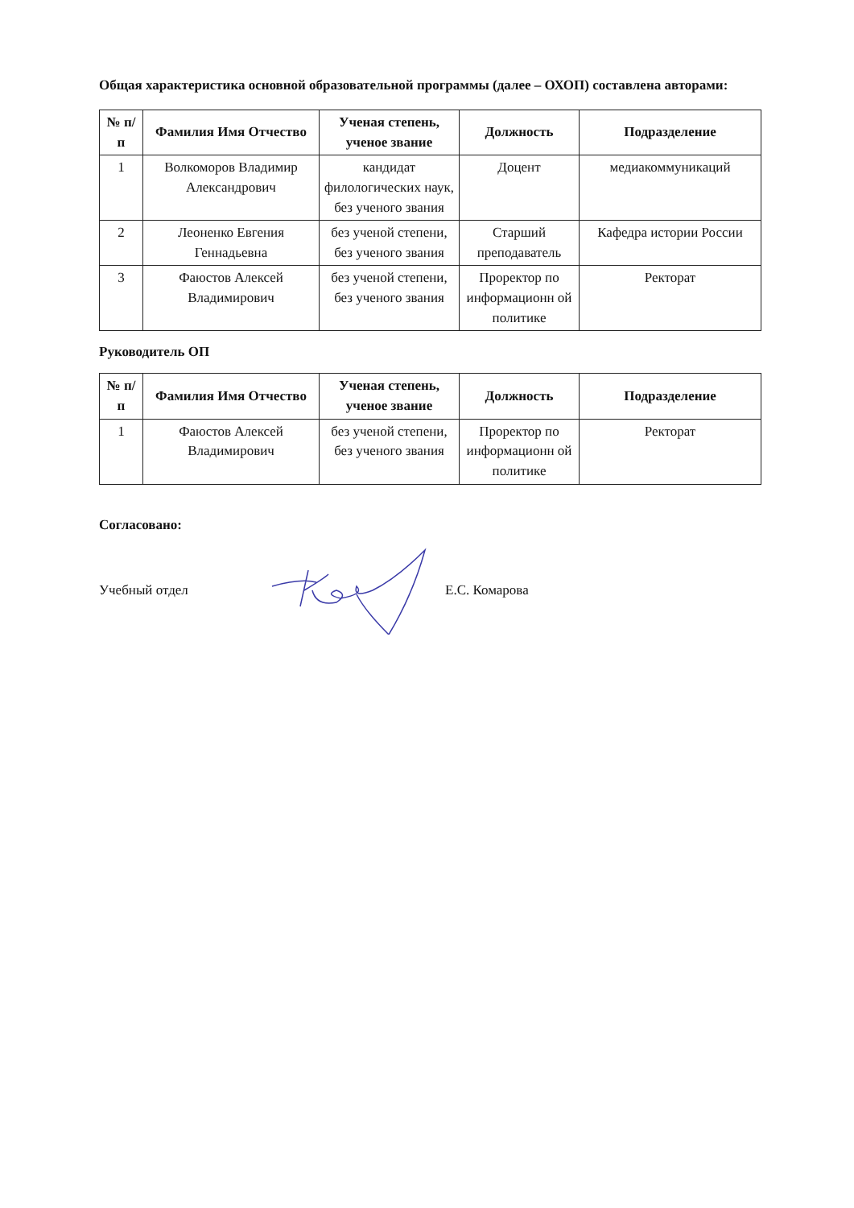Общая характеристика основной образовательной программы (далее – ОХОП) составлена авторами:
| № п/п | Фамилия Имя Отчество | Ученая степень, ученое звание | Должность | Подразделение |
| --- | --- | --- | --- | --- |
| 1 | Волкоморов Владимир Александрович | кандидат филологических наук, без ученого звания | Доцент | медиакоммуникаций |
| 2 | Леоненко Евгения Геннадьевна | без ученой степени, без ученого звания | Старший преподаватель | Кафедра истории России |
| 3 | Фаюстов Алексей Владимирович | без ученой степени, без ученого звания | Проректор по информационн ой политике | Ректорат |
Руководитель ОП
| № п/п | Фамилия Имя Отчество | Ученая степень, ученое звание | Должность | Подразделение |
| --- | --- | --- | --- | --- |
| 1 | Фаюстов Алексей Владимирович | без ученой степени, без ученого звания | Проректор по информационн ой политике | Ректорат |
Согласовано:
Учебный отдел Е.С. Комарова